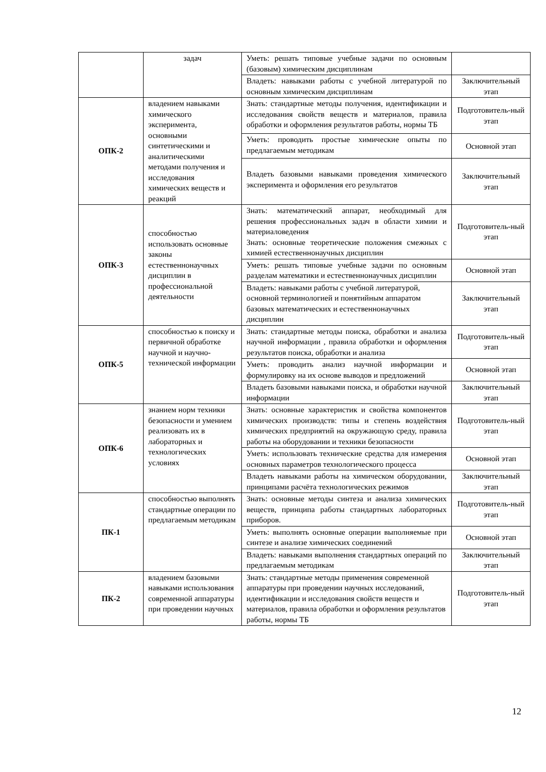| | задач | Уметь: решать типовые учебные задачи по основным (базовым) химическим дисциплинам | |
| | | Владеть: навыками работы с учебной литературой по основным химическим дисциплинам | Заключительный этап |
| ОПК-2 | владением навыками химического эксперимента, основными синтетическими и аналитическими методами получения и исследования химических веществ и реакций | Знать: стандартные методы получения, идентификации и исследования свойств веществ и материалов, правила обработки и оформления результатов работы, нормы ТБ | Подготовитель-ный этап |
| | | Уметь: проводить простые химические опыты по предлагаемым методикам | Основной этап |
| | | Владеть базовыми навыками проведения химического эксперимента и оформления его результатов | Заключительный этап |
| ОПК-3 | способностью использовать основные законы естественнонаучных дисциплин в профессиональной деятельности | Знать: математический аппарат, необходимый для решения профессиональных задач в области химии и материаловедения Знать: основные теоретические положения смежных с химией естественнонаучных дисциплин | Подготовитель-ный этап |
| | | Уметь: решать типовые учебные задачи по основным разделам математики и естественнонаучных дисциплин | Основной этап |
| | | Владеть: навыками работы с учебной литературой, основной терминологией и понятийным аппаратом базовых математических и естественнонаучных дисциплин | Заключительный этап |
| ОПК-5 | способностью к поиску и первичной обработке научной и научно-технической информации | Знать: стандартные методы поиска, обработки и анализа научной информации , правила обработки и оформления результатов поиска, обработки и анализа | Подготовитель-ный этап |
| | | Уметь: проводить анализ научной информации и формулировку на их основе выводов и предложений | Основной этап |
| | | Владеть базовыми навыками поиска, и обработки научной информации | Заключительный этап |
| ОПК-6 | знанием норм техники безопасности и умением реализовать их в лабораторных и технологических условиях | Знать: основные характеристик и свойства компонентов химических производств: типы и степень воздействия химических предприятий на окружающую среду, правила работы на оборудовании и техники безопасности | Подготовитель-ный этап |
| | | Уметь: использовать технические средства для измерения основных параметров технологического процесса | Основной этап |
| | | Владеть навыками работы на химическом оборудовании, принципами расчёта технологических режимов | Заключительный этап |
| ПК-1 | способностью выполнять стандартные операции по предлагаемым методикам | Знать: основные методы синтеза и анализа химических веществ, принципа работы стандартных лабораторных приборов. | Подготовитель-ный этап |
| | | Уметь: выполнять основные операции выполняемые при синтезе и анализе химических соединений | Основной этап |
| | | Владеть: навыками выполнения стандартных операций по предлагаемым методикам | Заключительный этап |
| ПК-2 | владением базовыми навыками использования современной аппаратуры при проведении научных | Знать: стандартные методы применения современной аппаратуры при проведении научных исследований, идентификации и исследования свойств веществ и материалов, правила обработки и оформления результатов работы, нормы ТБ | Подготовитель-ный этап |
12